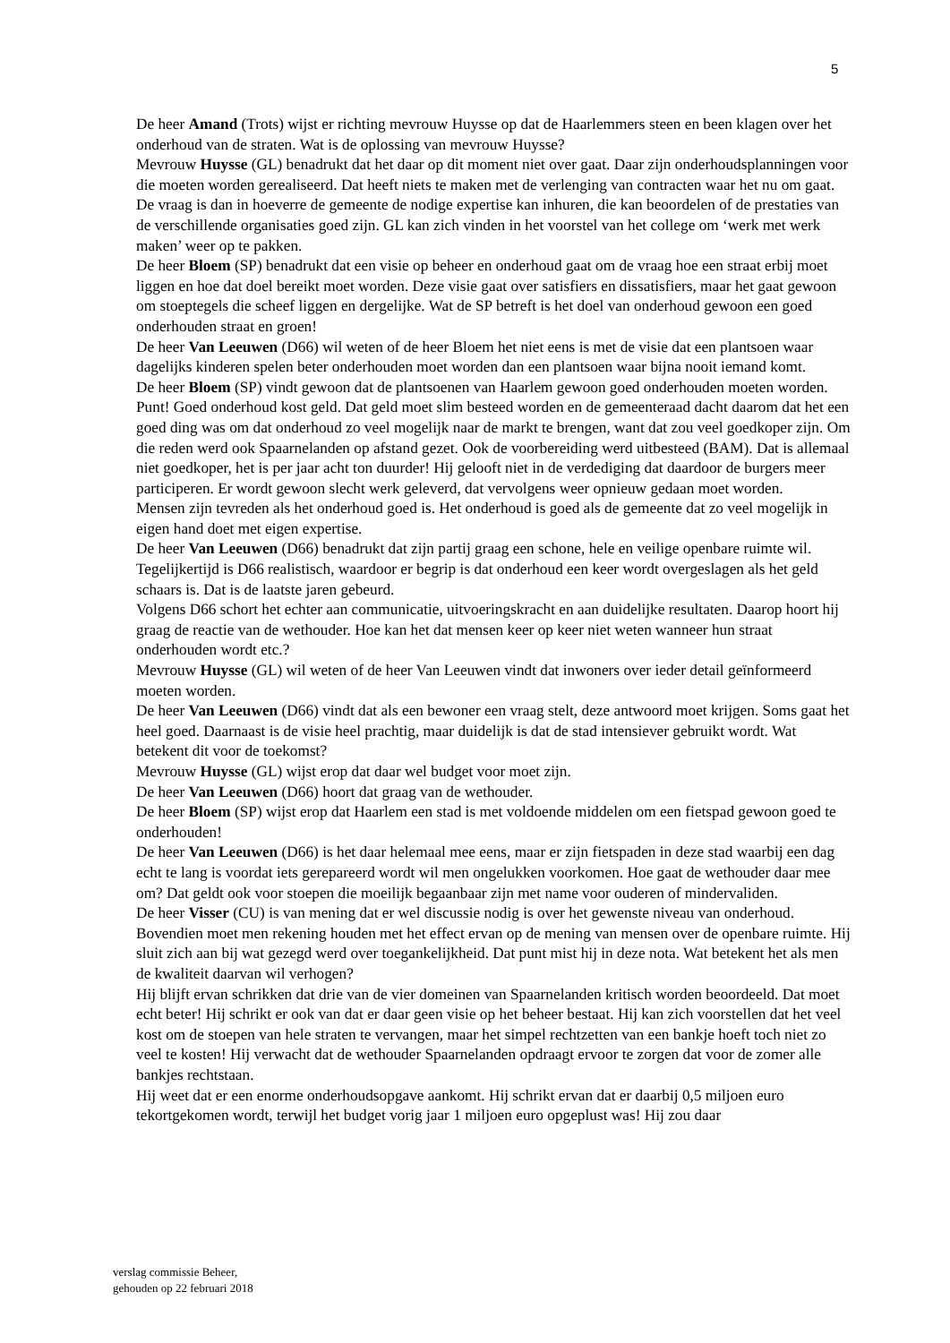5
De heer Amand (Trots) wijst er richting mevrouw Huysse op dat de Haarlemmers steen en been klagen over het onderhoud van de straten. Wat is de oplossing van mevrouw Huysse?
Mevrouw Huysse (GL) benadrukt dat het daar op dit moment niet over gaat. Daar zijn onderhoudsplanningen voor die moeten worden gerealiseerd. Dat heeft niets te maken met de verlenging van contracten waar het nu om gaat.
De vraag is dan in hoeverre de gemeente de nodige expertise kan inhuren, die kan beoordelen of de prestaties van de verschillende organisaties goed zijn. GL kan zich vinden in het voorstel van het college om ‘werk met werk maken’ weer op te pakken.
De heer Bloem (SP) benadrukt dat een visie op beheer en onderhoud gaat om de vraag hoe een straat erbij moet liggen en hoe dat doel bereikt moet worden. Deze visie gaat over satisfiers en dissatisfiers, maar het gaat gewoon om stoeptegels die scheef liggen en dergelijke. Wat de SP betreft is het doel van onderhoud gewoon een goed onderhouden straat en groen!
De heer Van Leeuwen (D66) wil weten of de heer Bloem het niet eens is met de visie dat een plantsoen waar dagelijks kinderen spelen beter onderhouden moet worden dan een plantsoen waar bijna nooit iemand komt.
De heer Bloem (SP) vindt gewoon dat de plantsoenen van Haarlem gewoon goed onderhouden moeten worden. Punt! Goed onderhoud kost geld. Dat geld moet slim besteed worden en de gemeenteraad dacht daarom dat het een goed ding was om dat onderhoud zo veel mogelijk naar de markt te brengen, want dat zou veel goedkoper zijn. Om die reden werd ook Spaarnelanden op afstand gezet. Ook de voorbereiding werd uitbesteed (BAM). Dat is allemaal niet goedkoper, het is per jaar acht ton duurder! Hij gelooft niet in de verdediging dat daardoor de burgers meer participeren. Er wordt gewoon slecht werk geleverd, dat vervolgens weer opnieuw gedaan moet worden.
Mensen zijn tevreden als het onderhoud goed is. Het onderhoud is goed als de gemeente dat zo veel mogelijk in eigen hand doet met eigen expertise.
De heer Van Leeuwen (D66) benadrukt dat zijn partij graag een schone, hele en veilige openbare ruimte wil. Tegelijkertijd is D66 realistisch, waardoor er begrip is dat onderhoud een keer wordt overgeslagen als het geld schaars is. Dat is de laatste jaren gebeurd.
Volgens D66 schort het echter aan communicatie, uitvoeringskracht en aan duidelijke resultaten. Daarop hoort hij graag de reactie van de wethouder. Hoe kan het dat mensen keer op keer niet weten wanneer hun straat onderhouden wordt etc.?
Mevrouw Huysse (GL) wil weten of de heer Van Leeuwen vindt dat inwoners over ieder detail geïnformeerd moeten worden.
De heer Van Leeuwen (D66) vindt dat als een bewoner een vraag stelt, deze antwoord moet krijgen. Soms gaat het heel goed. Daarnaast is de visie heel prachtig, maar duidelijk is dat de stad intensiever gebruikt wordt. Wat betekent dit voor de toekomst?
Mevrouw Huysse (GL) wijst erop dat daar wel budget voor moet zijn.
De heer Van Leeuwen (D66) hoort dat graag van de wethouder.
De heer Bloem (SP) wijst erop dat Haarlem een stad is met voldoende middelen om een fietspad gewoon goed te onderhouden!
De heer Van Leeuwen (D66) is het daar helemaal mee eens, maar er zijn fietspaden in deze stad waarbij een dag echt te lang is voordat iets gerepareerd wordt wil men ongelukken voorkomen. Hoe gaat de wethouder daar mee om? Dat geldt ook voor stoepen die moeilijk begaanbaar zijn met name voor ouderen of mindervaliden.
De heer Visser (CU) is van mening dat er wel discussie nodig is over het gewenste niveau van onderhoud. Bovendien moet men rekening houden met het effect ervan op de mening van mensen over de openbare ruimte. Hij sluit zich aan bij wat gezegd werd over toegankelijkheid. Dat punt mist hij in deze nota. Wat betekent het als men de kwaliteit daarvan wil verhogen?
Hij blijft ervan schrikken dat drie van de vier domeinen van Spaarnelanden kritisch worden beoordeeld. Dat moet echt beter! Hij schrikt er ook van dat er daar geen visie op het beheer bestaat. Hij kan zich voorstellen dat het veel kost om de stoepen van hele straten te vervangen, maar het simpel rechtzetten van een bankje hoeft toch niet zo veel te kosten! Hij verwacht dat de wethouder Spaarnelanden opdraagt ervoor te zorgen dat voor de zomer alle bankjes rechtstaan.
Hij weet dat er een enorme onderhoudsopgave aankomt. Hij schrikt ervan dat er daarbij 0,5 miljoen euro tekortgekomen wordt, terwijl het budget vorig jaar 1 miljoen euro opgeplust was! Hij zou daar
verslag commissie Beheer,
gehouden op 22 februari 2018